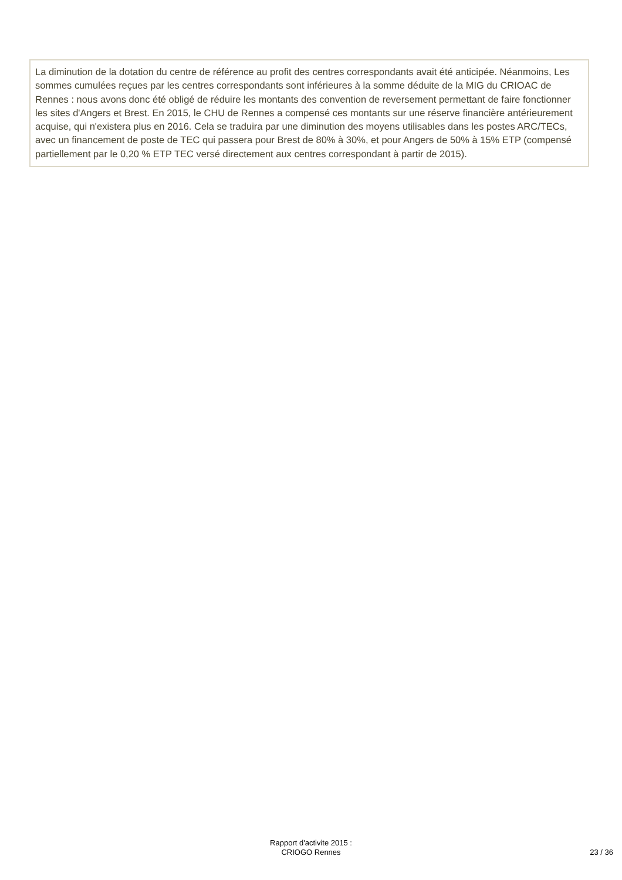La diminution de la dotation du centre de référence au profit des centres correspondants avait été anticipée. Néanmoins, Les sommes cumulées reçues par les centres correspondants sont inférieures à la somme déduite de la MIG du CRIOAC de Rennes : nous avons donc été obligé de réduire les montants des convention de reversement permettant de faire fonctionner les sites d'Angers et Brest. En 2015, le CHU de Rennes a compensé ces montants sur une réserve financière antérieurement acquise, qui n'existera plus en 2016. Cela se traduira par une diminution des moyens utilisables dans les postes ARC/TECs, avec un financement de poste de TEC qui passera pour Brest de 80% à 30%, et pour Angers de 50% à 15% ETP (compensé partiellement par le 0,20 % ETP TEC versé directement aux centres correspondant à partir de 2015).
Rapport d'activite 2015 :
CRIOGO Rennes
23 / 36